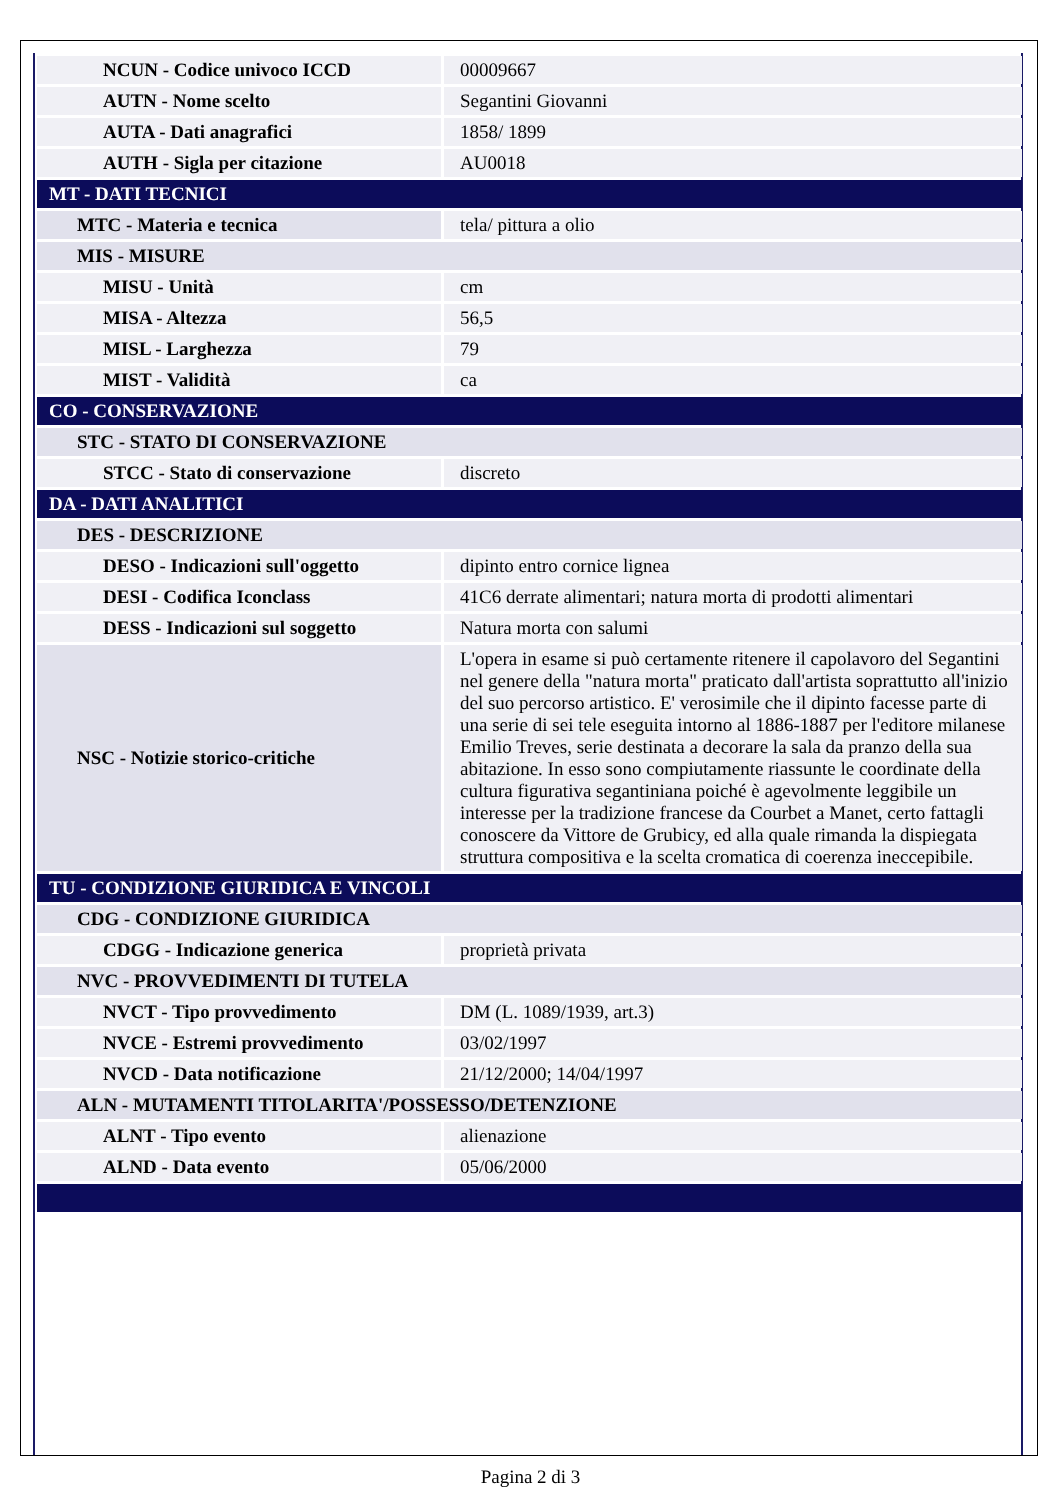| NCUN - Codice univoco ICCD | 00009667 |
| AUTN - Nome scelto | Segantini Giovanni |
| AUTA - Dati anagrafici | 1858/ 1899 |
| AUTH - Sigla per citazione | AU0018 |
| MT - DATI TECNICI | |
| MTC - Materia e tecnica | tela/ pittura a olio |
| MIS - MISURE | |
| MISU - Unità | cm |
| MISA - Altezza | 56,5 |
| MISL - Larghezza | 79 |
| MIST - Validità | ca |
| CO - CONSERVAZIONE | |
| STC - STATO DI CONSERVAZIONE | |
| STCC - Stato di conservazione | discreto |
| DA - DATI ANALITICI | |
| DES - DESCRIZIONE | |
| DESO - Indicazioni sull'oggetto | dipinto entro cornice lignea |
| DESI - Codifica Iconclass | 41C6 derrate alimentari; natura morta di prodotti alimentari |
| DESS - Indicazioni sul soggetto | Natura morta con salumi |
| NSC - Notizie storico-critiche | L'opera in esame si può certamente ritenere il capolavoro del Segantini nel genere della "natura morta" praticato dall'artista soprattutto all'inizio del suo percorso artistico. E' verosimile che il dipinto facesse parte di una serie di sei tele eseguita intorno al 1886-1887 per l'editore milanese Emilio Treves, serie destinata a decorare la sala da pranzo della sua abitazione. In esso sono compiutamente riassunte le coordinate della cultura figurativa segantiniana poiché è agevolmente leggibile un interesse per la tradizione francese da Courbet a Manet, certo fattagli conoscere da Vittore de Grubicy, ed alla quale rimanda la dispiegata struttura compositiva e la scelta cromatica di coerenza ineccepibile. |
| TU - CONDIZIONE GIURIDICA E VINCOLI | |
| CDG - CONDIZIONE GIURIDICA | |
| CDGG - Indicazione generica | proprietà privata |
| NVC - PROVVEDIMENTI DI TUTELA | |
| NVCT - Tipo provvedimento | DM (L. 1089/1939, art.3) |
| NVCE - Estremi provvedimento | 03/02/1997 |
| NVCD - Data notificazione | 21/12/2000; 14/04/1997 |
| ALN - MUTAMENTI TITOLARITA'/POSSESSO/DETENZIONE | |
| ALNT - Tipo evento | alienazione |
| ALND - Data evento | 05/06/2000 |
Pagina 2 di 3